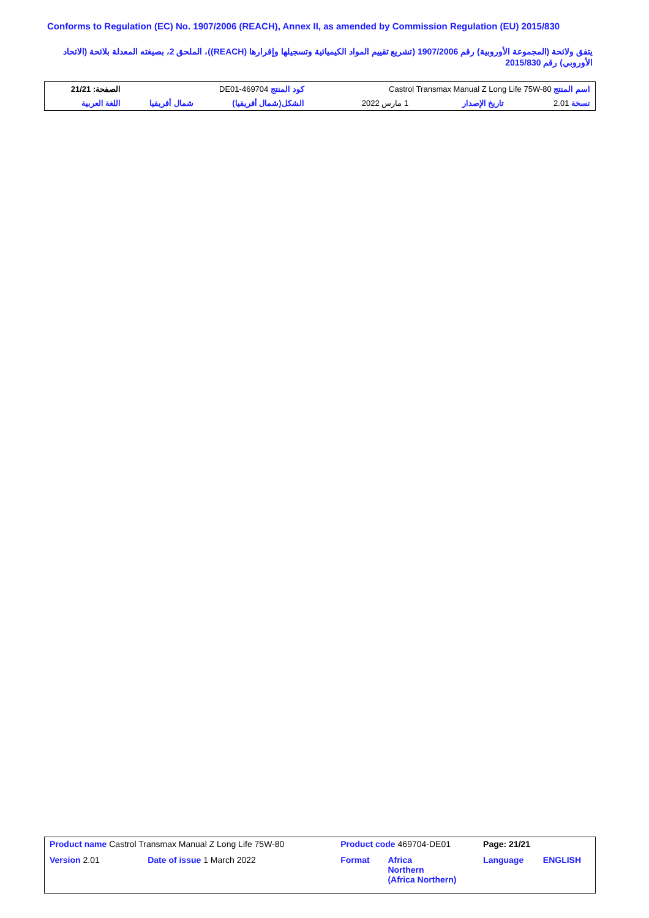Conforms to Regulation (EC) No. 1907/2006 (REACH), Annex II, as amended by Commission Regulation (EU) 2015/830
يتفق ولائحة (المجموعة الأوروبية) رقم 1907/2006 (تشريع تقييم المواد الكيميائية وتسجيلها وإقرارها (REACH))، الملحق 2، بصيغته المعدلة بلائحة (الاتحاد الأوروبي) رقم 2015/830
| اسم المنتج Castrol Transmax Manual Z Long Life 75W-80 | | | كود المنتج 469704-DE01 | | الصفحة: 21/21 |
| نسخة 2.01 | تاريخ الإصدار | 1 مارس 2022 | الشكل(شمال أفريقيا) | شمال أفريقيا | اللغة العربية |
| Product name Castrol Transmax Manual Z Long Life 75W-80 | | Product code 469704-DE01 | | Page: 21/21 | |
| Version 2.01 | Date of issue 1 March 2022 | Format | Africa Northern (Africa Northern) | Language | ENGLISH |